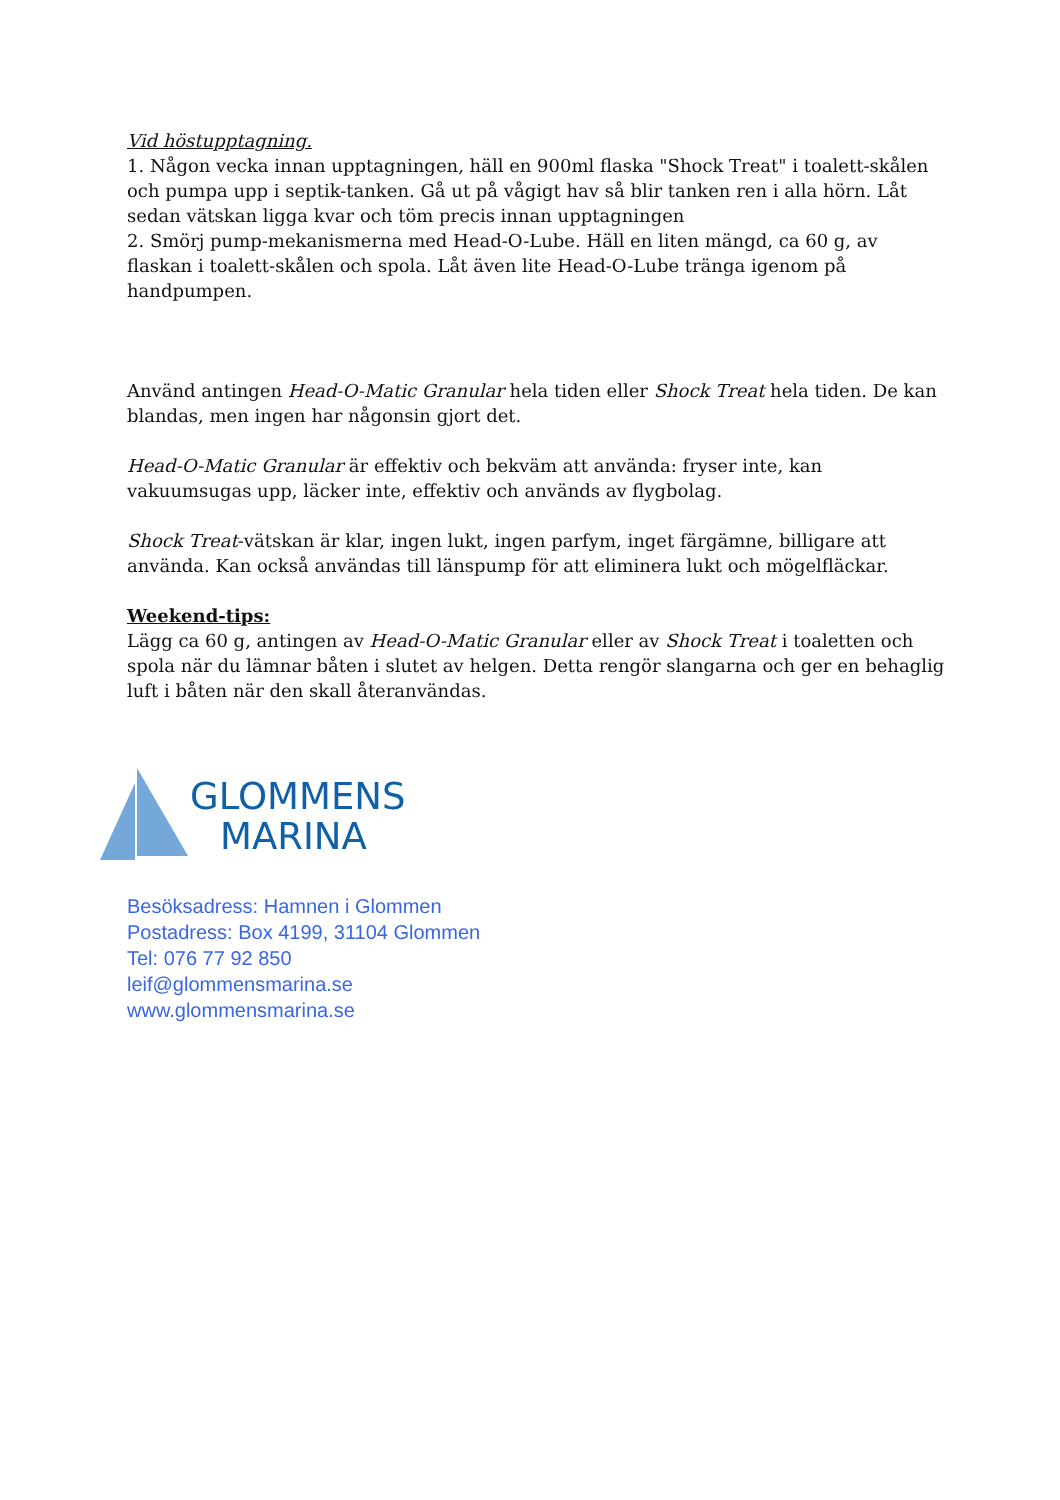Vid höstupptagning.
1. Någon vecka innan upptagningen, häll en 900ml flaska "Shock Treat" i toalett-skålen och pumpa upp i septik-tanken. Gå ut på vågigt hav så blir tanken ren i alla hörn. Låt sedan vätskan ligga kvar och töm precis innan upptagningen
2. Smörj pump-mekanismerna med Head-O-Lube. Häll en liten mängd, ca 60 g, av flaskan i toalett-skålen och spola. Låt även lite Head-O-Lube tränga igenom på handpumpen.
Använd antingen Head-O-Matic Granular hela tiden eller Shock Treat hela tiden. De kan blandas, men ingen har någonsin gjort det.
Head-O-Matic Granular är effektiv och bekväm att använda: fryser inte, kan vakuumsugas upp, läcker inte, effektiv och används av flygbolag.
Shock Treat-vätskan är klar, ingen lukt, ingen parfym, inget färgämne, billigare att använda. Kan också användas till länspump för att eliminera lukt och mögelfläckar.
Weekend-tips:
Lägg ca 60 g, antingen av Head-O-Matic Granular eller av Shock Treat i toaletten och spola när du lämnar båten i slutet av helgen. Detta rengör slangarna och ger en behaglig luft i båten när den skall återanvändas.
GLOMMENS
MARINA
Besöksadress: Hamnen i Glommen
Postadress: Box 4199, 31104 Glommen
Tel: 076 77 92 850
leif@glommensmarina.se
www.glommensmarina.se